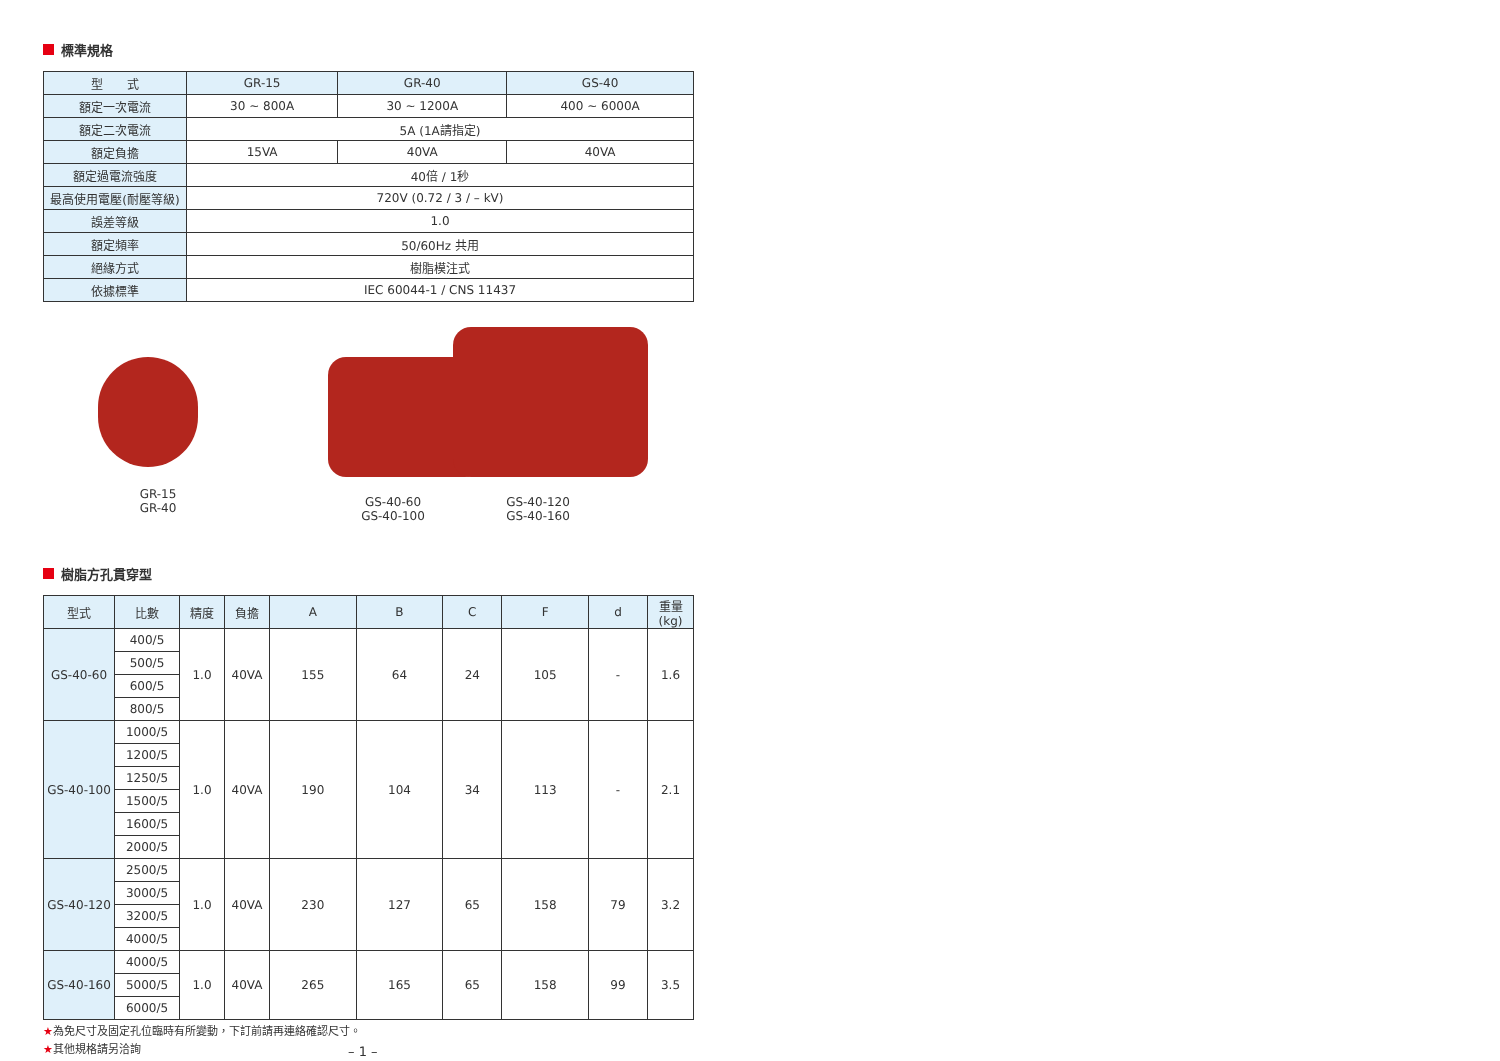標準規格
| 型 式 | GR-15 | GR-40 | GS-40 |
| 額定一次電流 | 30 ~ 800A | 30 ~ 1200A | 400 ~ 6000A |
| 額定二次電流 | 5A (1A請指定) | | |
| 額定負擔 | 15VA | 40VA | 40VA |
| 額定過電流強度 | 40倍 / 1秒 | | |
| 最高使用電壓(耐壓等級) | 720V (0.72 / 3 / – kV) | | |
| 誤差等級 | 1.0 | | |
| 額定頻率 | 50/60Hz 共用 | | |
| 絕緣方式 | 樹脂模注式 | | |
| 依據標準 | IEC 60044-1 / CNS 11437 | | |
GR-15
GR-40
GS-40-60
GS-40-100
GS-40-120
GS-40-160
樹脂方孔貫穿型
| 型式 | 比數 | 精度 | 負擔 | A | B | C | F | d | 重量 (kg) |
| GS-40-60 | 400/5 | 1.0 | 40VA | 155 | 64 | 24 | 105 | - | 1.6 |
| | 500/5 | | | | | | | | |
| | 600/5 | | | | | | | | |
| | 800/5 | | | | | | | | |
| GS-40-100 | 1000/5 | 1.0 | 40VA | 190 | 104 | 34 | 113 | - | 2.1 |
| | 1200/5 | | | | | | | | |
| | 1250/5 | | | | | | | | |
| | 1500/5 | | | | | | | | |
| | 1600/5 | | | | | | | | |
| | 2000/5 | | | | | | | | |
| GS-40-120 | 2500/5 | 1.0 | 40VA | 230 | 127 | 65 | 158 | 79 | 3.2 |
| | 3000/5 | | | | | | | | |
| | 3200/5 | | | | | | | | |
| | 4000/5 | | | | | | | | |
| GS-40-160 | 4000/5 | 1.0 | 40VA | 265 | 165 | 65 | 158 | 99 | 3.5 |
| | 5000/5 | | | | | | | | |
| | 6000/5 | | | | | | | | |
★為免尺寸及固定孔位臨時有所變動，下訂前請再連絡確認尺寸。
★其他規格請另洽詢 – 1 –